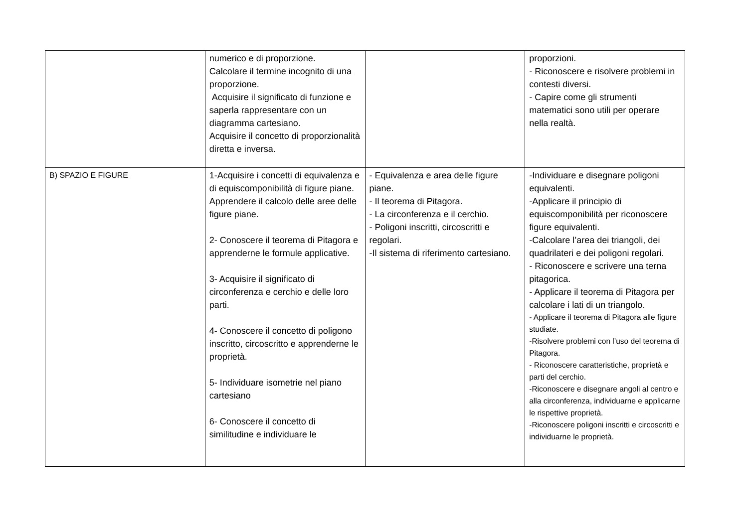| | numerico e di proporzione. Calcolare il termine incognito di una proporzione. Acquisire il significato di funzione e saperla rappresentare con un diagramma cartesiano. Acquisire il concetto di proporzionalità diretta e inversa. | | proporzioni. - Riconoscere e risolvere problemi in contesti diversi. - Capire come gli strumenti matematici sono utili per operare nella realtà. |
| B) SPAZIO E FIGURE | 1-Acquisire i concetti di equivalenza e di equiscomponibilità di figure piane. Apprendere il calcolo delle aree delle figure piane. 2- Conoscere il teorema di Pitagora e apprenderne le formule applicative. 3- Acquisire il significato di circonferenza e cerchio e delle loro parti. 4- Conoscere il concetto di poligono inscritto, circoscritto e apprenderne le proprietà. 5- Individuare isometrie nel piano cartesiano 6- Conoscere il concetto di similitudine e individuare le | - Equivalenza e area delle figure piane. - Il teorema di Pitagora. - La circonferenza e il cerchio. - Poligoni inscritti, circoscritti e regolari. -Il sistema di riferimento cartesiano. | -Individuare e disegnare poligoni equivalenti. -Applicare il principio di equiscomponibilità per riconoscere figure equivalenti. -Calcolare l’area dei triangoli, dei quadrilateri e dei poligoni regolari. - Riconoscere e scrivere una terna pitagorica. - Applicare il teorema di Pitagora per calcolare i lati di un triangolo. - Applicare il teorema di Pitagora alle figure studiate. -Risolvere problemi con l’uso del teorema di Pitagora. - Riconoscere caratteristiche, proprietà e parti del cerchio. -Riconoscere e disegnare angoli al centro e alla circonferenza, individuarne e applicarne le rispettive proprietà. -Riconoscere poligoni inscritti e circoscritti e individuarne le proprietà. |